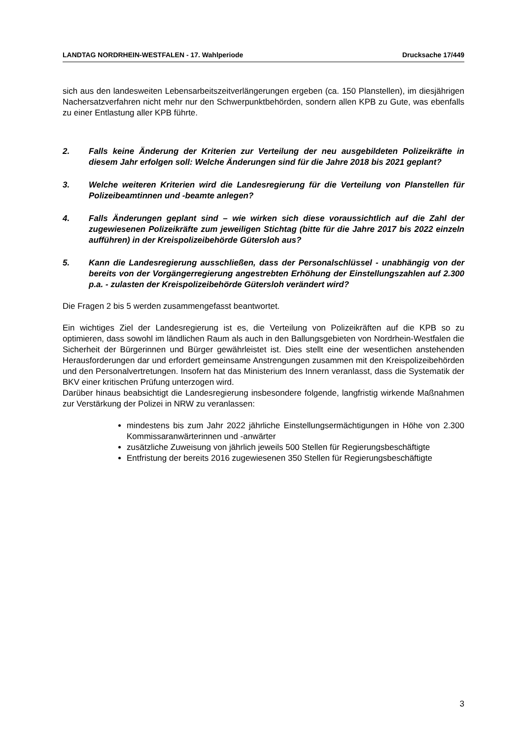LANDTAG NORDRHEIN-WESTFALEN - 17. Wahlperiode Drucksache 17/449
sich aus den landesweiten Lebensarbeitszeitverlängerungen ergeben (ca. 150 Planstellen), im diesjährigen Nachersatzverfahren nicht mehr nur den Schwerpunktbehörden, sondern allen KPB zu Gute, was ebenfalls zu einer Entlastung aller KPB führte.
2. Falls keine Änderung der Kriterien zur Verteilung der neu ausgebildeten Polizeikräfte in diesem Jahr erfolgen soll: Welche Änderungen sind für die Jahre 2018 bis 2021 geplant?
3. Welche weiteren Kriterien wird die Landesregierung für die Verteilung von Planstellen für Polizeibeamtinnen und -beamte anlegen?
4. Falls Änderungen geplant sind – wie wirken sich diese voraussichtlich auf die Zahl der zugewiesenen Polizeikräfte zum jeweiligen Stichtag (bitte für die Jahre 2017 bis 2022 einzeln aufführen) in der Kreispolizeibehörde Gütersloh aus?
5. Kann die Landesregierung ausschließen, dass der Personalschlüssel - unabhängig von der bereits von der Vorgängerregierung angestrebten Erhöhung der Einstellungszahlen auf 2.300 p.a. - zulasten der Kreispolizeibehörde Gütersloh verändert wird?
Die Fragen 2 bis 5 werden zusammengefasst beantwortet.
Ein wichtiges Ziel der Landesregierung ist es, die Verteilung von Polizeikräften auf die KPB so zu optimieren, dass sowohl im ländlichen Raum als auch in den Ballungsgebieten von Nordrhein-Westfalen die Sicherheit der Bürgerinnen und Bürger gewährleistet ist. Dies stellt eine der wesentlichen anstehenden Herausforderungen dar und erfordert gemeinsame Anstrengungen zusammen mit den Kreispolizeibehörden und den Personalvertretungen. Insofern hat das Ministerium des Innern veranlasst, dass die Systematik der BKV einer kritischen Prüfung unterzogen wird.
Darüber hinaus beabsichtigt die Landesregierung insbesondere folgende, langfristig wirkende Maßnahmen zur Verstärkung der Polizei in NRW zu veranlassen:
mindestens bis zum Jahr 2022 jährliche Einstellungsermächtigungen in Höhe von 2.300 Kommissaranwärterinnen und -anwärter
zusätzliche Zuweisung von jährlich jeweils 500 Stellen für Regierungsbeschäftigte
Entfristung der bereits 2016 zugewiesenen 350 Stellen für Regierungsbeschäftigte
3